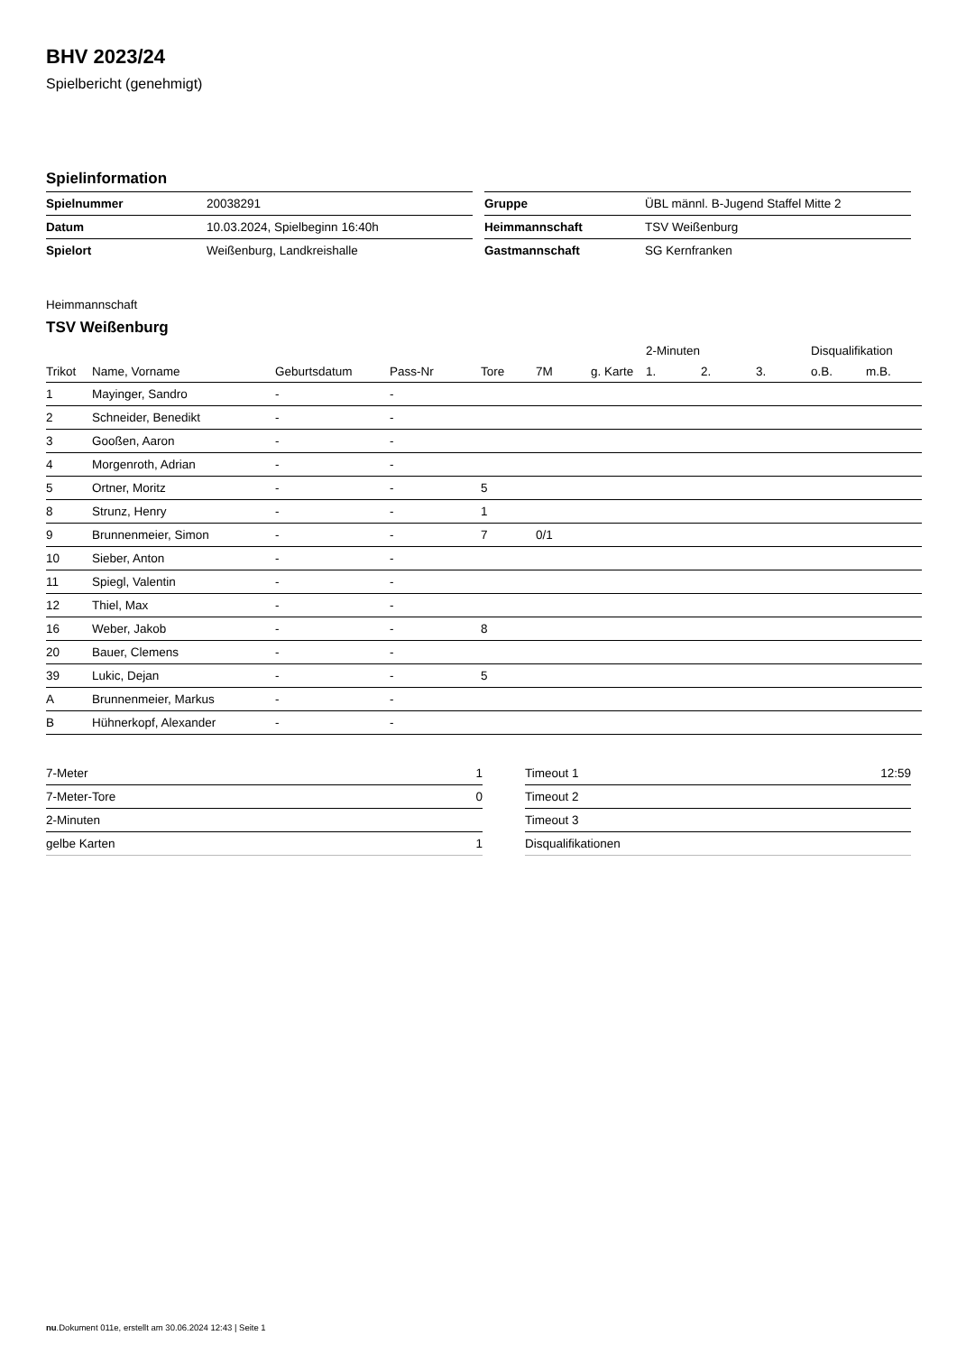BHV 2023/24
Spielbericht (genehmigt)
Spielinformation
| Spielnummer | 20038291 |
| Datum | 10.03.2024, Spielbeginn 16:40h |
| Spielort | Weißenburg, Landkreishalle |
| Gruppe | ÜBL männl. B-Jugend Staffel Mitte 2 |
| Heimmannschaft | TSV Weißenburg |
| Gastmannschaft | SG Kernfranken |
Heimmannschaft
TSV Weißenburg
| | | | | | | | 2-Minuten | | | Disqualifikation | |
| --- | --- | --- | --- | --- | --- | --- | --- | --- | --- | --- | --- |
| Trikot | Name, Vorname | Geburtsdatum | Pass-Nr | Tore | 7M | g. Karte | 1. | 2. | 3. | o.B. | m.B. |
| 1 | Mayinger, Sandro | - | - | | | | | | | | |
| 2 | Schneider, Benedikt | - | - | | | | | | | | |
| 3 | Gooßen, Aaron | - | - | | | | | | | | |
| 4 | Morgenroth, Adrian | - | - | | | | | | | | |
| 5 | Ortner, Moritz | - | - | 5 | | | | | | | |
| 8 | Strunz, Henry | - | - | 1 | | | | | | | |
| 9 | Brunnenmeier, Simon | - | - | 7 | 0/1 | | | | | | |
| 10 | Sieber, Anton | - | - | | | | | | | | |
| 11 | Spiegl, Valentin | - | - | | | | | | | | |
| 12 | Thiel, Max | - | - | | | | | | | | |
| 16 | Weber, Jakob | - | - | 8 | | | | | | | |
| 20 | Bauer, Clemens | - | - | | | | | | | | |
| 39 | Lukic, Dejan | - | - | 5 | | | | | | | |
| A | Brunnenmeier, Markus | - | - | | | | | | | | |
| B | Hühnerkopf, Alexander | - | - | | | | | | | | |
| 7-Meter | 1 |
| 7-Meter-Tore | 0 |
| 2-Minuten | |
| gelbe Karten | 1 |
| Timeout 1 | 12:59 |
| Timeout 2 | |
| Timeout 3 | |
| Disqualifikationen | |
nu.Dokument 011e, erstellt am 30.06.2024 12:43 | Seite 1